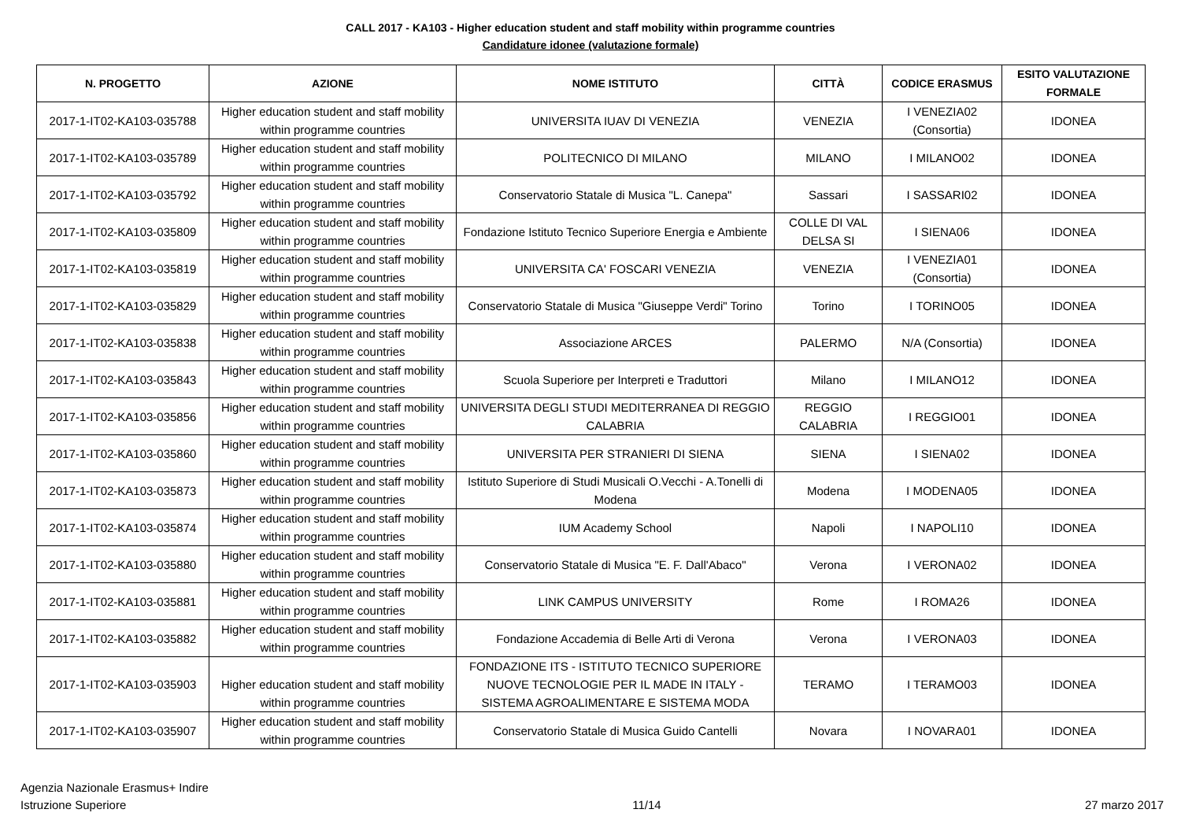CALL 2017 - KA103 - Higher education student and staff mobility within programme countries
Candidature idonee (valutazione formale)
| N. PROGETTO | AZIONE | NOME ISTITUTO | CITTÀ | CODICE ERASMUS | ESITO VALUTAZIONE FORMALE |
| --- | --- | --- | --- | --- | --- |
| 2017-1-IT02-KA103-035788 | Higher education student and staff mobility within programme countries | UNIVERSITA IUAV DI VENEZIA | VENEZIA | I VENEZIA02 (Consortia) | IDONEA |
| 2017-1-IT02-KA103-035789 | Higher education student and staff mobility within programme countries | POLITECNICO DI MILANO | MILANO | I MILANO02 | IDONEA |
| 2017-1-IT02-KA103-035792 | Higher education student and staff mobility within programme countries | Conservatorio Statale di Musica "L. Canepa" | Sassari | I SASSARI02 | IDONEA |
| 2017-1-IT02-KA103-035809 | Higher education student and staff mobility within programme countries | Fondazione Istituto Tecnico Superiore Energia e Ambiente | COLLE DI VAL DELSA SI | I SIENA06 | IDONEA |
| 2017-1-IT02-KA103-035819 | Higher education student and staff mobility within programme countries | UNIVERSITA CA' FOSCARI VENEZIA | VENEZIA | I VENEZIA01 (Consortia) | IDONEA |
| 2017-1-IT02-KA103-035829 | Higher education student and staff mobility within programme countries | Conservatorio Statale di Musica "Giuseppe Verdi" Torino | Torino | I TORINO05 | IDONEA |
| 2017-1-IT02-KA103-035838 | Higher education student and staff mobility within programme countries | Associazione ARCES | PALERMO | N/A (Consortia) | IDONEA |
| 2017-1-IT02-KA103-035843 | Higher education student and staff mobility within programme countries | Scuola Superiore per Interpreti e Traduttori | Milano | I MILANO12 | IDONEA |
| 2017-1-IT02-KA103-035856 | Higher education student and staff mobility within programme countries | UNIVERSITA DEGLI STUDI MEDITERRANEA DI REGGIO CALABRIA | REGGIO CALABRIA | I REGGIO01 | IDONEA |
| 2017-1-IT02-KA103-035860 | Higher education student and staff mobility within programme countries | UNIVERSITA PER STRANIERI DI SIENA | SIENA | I SIENA02 | IDONEA |
| 2017-1-IT02-KA103-035873 | Higher education student and staff mobility within programme countries | Istituto Superiore di Studi Musicali O.Vecchi - A.Tonelli di Modena | Modena | I MODENA05 | IDONEA |
| 2017-1-IT02-KA103-035874 | Higher education student and staff mobility within programme countries | IUM Academy School | Napoli | I NAPOLI10 | IDONEA |
| 2017-1-IT02-KA103-035880 | Higher education student and staff mobility within programme countries | Conservatorio Statale di Musica "E. F. Dall'Abaco" | Verona | I VERONA02 | IDONEA |
| 2017-1-IT02-KA103-035881 | Higher education student and staff mobility within programme countries | LINK CAMPUS UNIVERSITY | Rome | I ROMA26 | IDONEA |
| 2017-1-IT02-KA103-035882 | Higher education student and staff mobility within programme countries | Fondazione Accademia di Belle Arti di Verona | Verona | I VERONA03 | IDONEA |
| 2017-1-IT02-KA103-035903 | Higher education student and staff mobility within programme countries | FONDAZIONE ITS - ISTITUTO TECNICO SUPERIORE NUOVE TECNOLOGIE PER IL MADE IN ITALY - SISTEMA AGROALIMENTARE E SISTEMA MODA | TERAMO | I TERAMO03 | IDONEA |
| 2017-1-IT02-KA103-035907 | Higher education student and staff mobility within programme countries | Conservatorio Statale di Musica Guido Cantelli | Novara | I NOVARA01 | IDONEA |
Agenzia Nazionale Erasmus+ Indire
Istruzione Superiore
11/14
27 marzo 2017